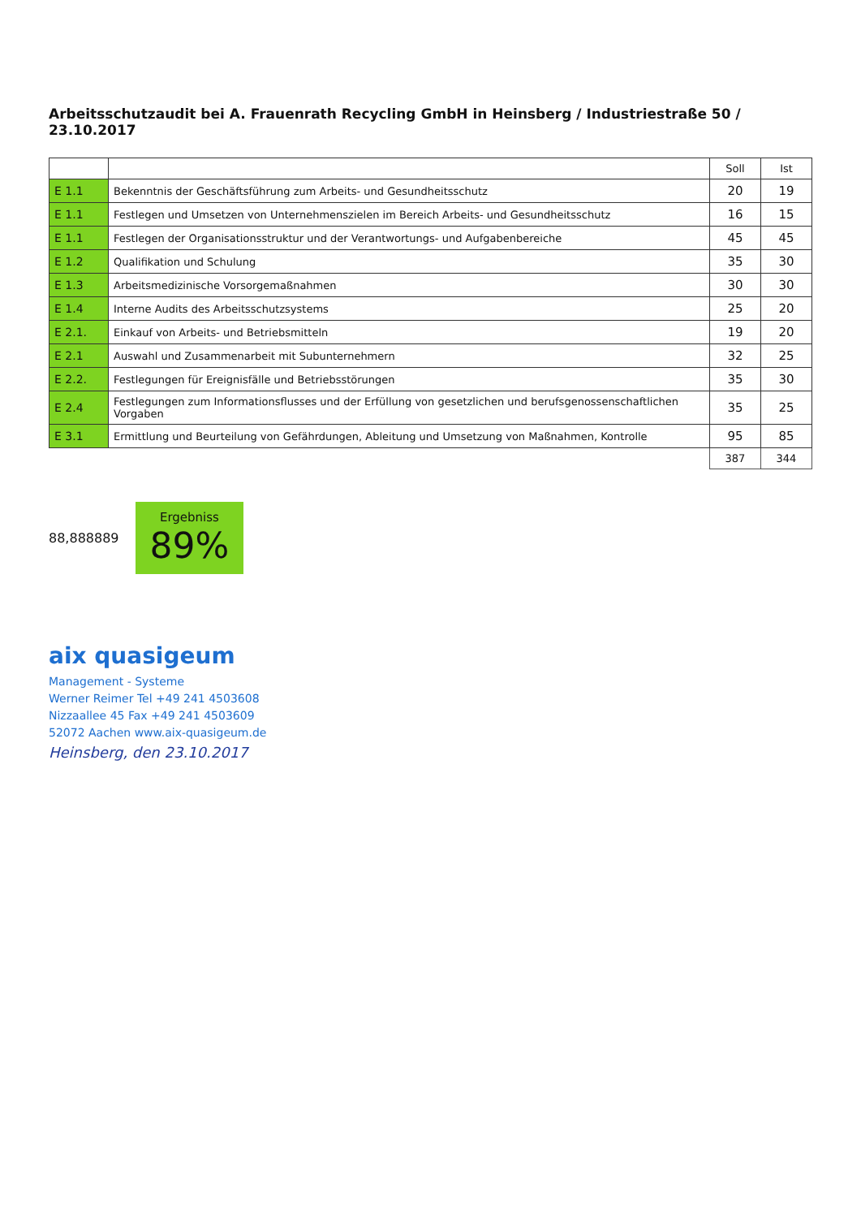Arbeitsschutzaudit bei A. Frauenrath Recycling GmbH in Heinsberg / Industriestraße 50 / 23.10.2017
| | | Soll | Ist |
| --- | --- | --- | --- |
| E 1.1 | Bekenntnis der Geschäftsführung zum Arbeits- und Gesundheitsschutz | 20 | 19 |
| E 1.1 | Festlegen und Umsetzen von Unternehmenszielen im Bereich Arbeits- und Gesundheitsschutz | 16 | 15 |
| E 1.1 | Festlegen der Organisationsstruktur und der Verantwortungs- und Aufgabenbereiche | 45 | 45 |
| E 1.2 | Qualifikation und Schulung | 35 | 30 |
| E 1.3 | Arbeitsmedizinische Vorsorgemaßnahmen | 30 | 30 |
| E 1.4 | Interne Audits des Arbeitsschutzsystems | 25 | 20 |
| E 2.1. | Einkauf von Arbeits- und Betriebsmitteln | 19 | 20 |
| E 2.1 | Auswahl und Zusammenarbeit mit Subunternehmern | 32 | 25 |
| E 2.2. | Festlegungen für Ereignisfälle und Betriebsstörungen | 35 | 30 |
| E 2.4 | Festlegungen zum Informationsflusses und der Erfüllung von gesetzlichen und berufsgenossenschaftlichen Vorgaben | 35 | 25 |
| E 3.1 | Ermittlung und Beurteilung von Gefährdungen, Ableitung und Umsetzung von Maßnahmen, Kontrolle | 95 | 85 |
| | | 387 | 344 |
88,888889
Ergebniss
89%
aix quasigeum
Management - Systeme
Werner Reimer Tel +49 241 4503608
Nizzaallee 45 Fax +49 241 4503609
52072 Aachen www.aix-quasigeum.de
Heinsberg, den 23.10.2017